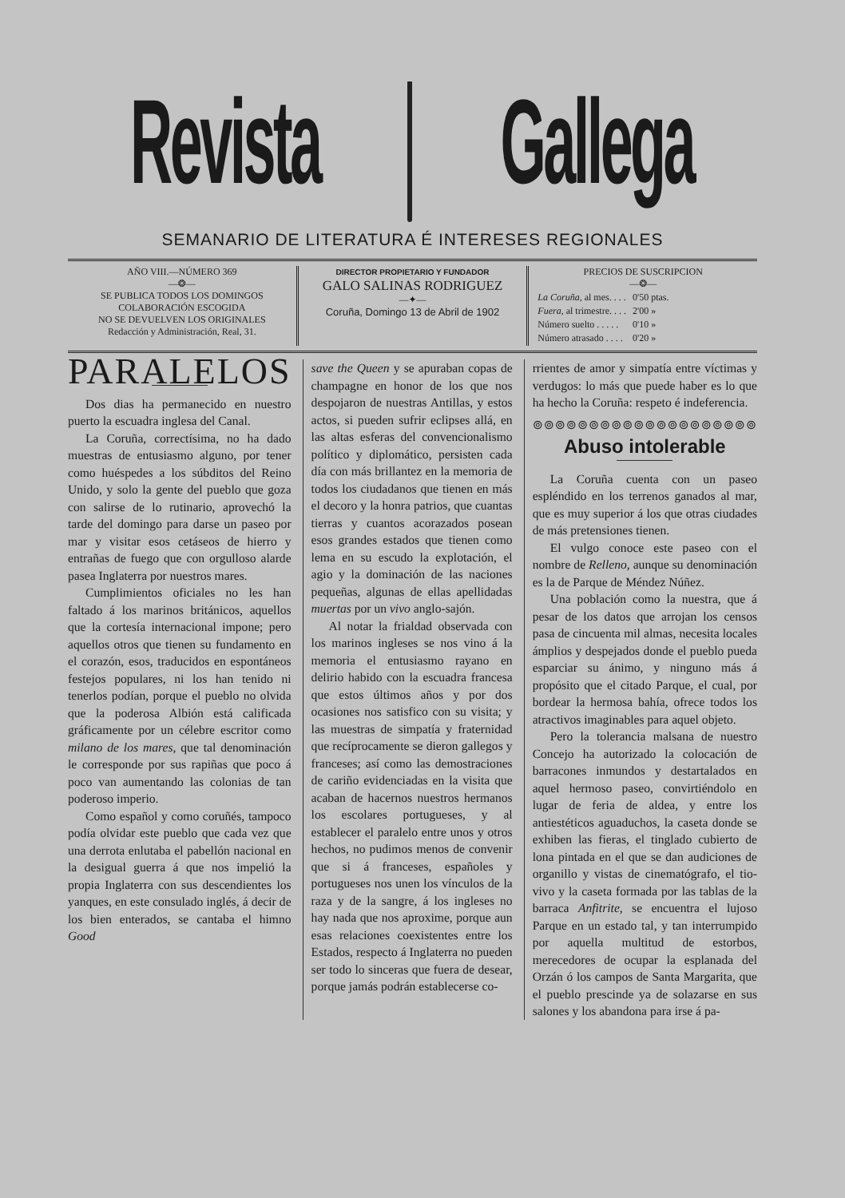Revista Gallega
SEMANARIO DE LITERATURA É INTERESES REGIONALES
AÑO VIII.—NÚMERO 369
—❂—
SE PUBLICA TODOS LOS DOMINGOS
COLABORACIÓN ESCOGIDA
NO SE DEVUELVEN LOS ORIGINALES
Redacción y Administración, Real, 31.
DIRECTOR PROPIETARIO Y FUNDADOR
GALO SALINAS RODRIGUEZ
—✦—
Coruña, Domingo 13 de Abril de 1902
PRECIOS DE SUSCRIPCION
—❂—
| La Coruña, al mes. . . . | 0'50 ptas. |
| Fuera, al trimestre. . . . | 2'00 » |
| Número suelto . . . . . | 0'10 » |
| Número atrasado . . . . | 0'20 » |
PARALELOS
Dos dias ha permanecido en nuestro puerto la escuadra inglesa del Canal.
La Coruña, correctísima, no ha dado muestras de entusiasmo alguno, por tener como huéspedes a los súbditos del Reino Unido, y solo la gente del pueblo que goza con salirse de lo rutinario, aprovechó la tarde del domingo para darse un paseo por mar y visitar esos cetáseos de hierro y entrañas de fuego que con orgulloso alarde pasea Inglaterra por nuestros mares.
Cumplimientos oficiales no les han faltado á los marinos británicos, aquellos que la cortesía internacional impone; pero aquellos otros que tienen su fundamento en el corazón, esos, traducidos en espontáneos festejos populares, ni los han tenido ni tenerlos podían, porque el pueblo no olvida que la poderosa Albión está calificada gráficamente por un célebre escritor como milano de los mares, que tal denominación le corresponde por sus rapiñas que poco á poco van aumentando las colonias de tan poderoso imperio.
Como español y como coruñés, tampoco podía olvidar este pueblo que cada vez que una derrota enlutaba el pabellón nacional en la desigual guerra á que nos impelió la propia Inglaterra con sus descendientes los yanques, en este consulado inglés, á decir de los bien enterados, se cantaba el himno Good
save the Queen y se apuraban copas de champagne en honor de los que nos despojaron de nuestras Antillas, y estos actos, si pueden sufrir eclipses allá, en las altas esferas del convencionalismo político y diplomático, persisten cada día con más brillantez en la memoria de todos los ciudadanos que tienen en más el decoro y la honra patrios, que cuantas tierras y cuantos acorazados posean esos grandes estados que tienen como lema en su escudo la explotación, el agio y la dominación de las naciones pequeñas, algunas de ellas apellidadas muertas por un vivo anglo-sajón.
Al notar la frialdad observada con los marinos ingleses se nos vino á la memoria el entusiasmo rayano en delirio habido con la escuadra francesa que estos últimos años y por dos ocasiones nos satisfico con su visita; y las muestras de simpatía y fraternidad que recíprocamente se dieron gallegos y franceses; así como las demostraciones de cariño evidenciadas en la visita que acaban de hacernos nuestros hermanos los escolares portugueses, y al establecer el paralelo entre unos y otros hechos, no pudimos menos de convenir que si á franceses, españoles y portugueses nos unen los vínculos de la raza y de la sangre, á los ingleses no hay nada que nos aproxime, porque aun esas relaciones coexistentes entre los Estados, respecto á Inglaterra no pueden ser todo lo sinceras que fuera de desear, porque jamás podrán establecerse co-
rrientes de amor y simpatía entre víctimas y verdugos: lo más que puede haber es lo que ha hecho la Coruña: respeto é indeferencia.
⊚⊚⊚⊚⊚⊚⊚⊚⊚⊚⊚⊚⊚⊚⊚⊚⊚⊚⊚⊚
Abuso intolerable
La Coruña cuenta con un paseo espléndido en los terrenos ganados al mar, que es muy superior á los que otras ciudades de más pretensiones tienen.
El vulgo conoce este paseo con el nombre de Relleno, aunque su denominación es la de Parque de Méndez Núñez.
Una población como la nuestra, que á pesar de los datos que arrojan los censos pasa de cincuenta mil almas, necesita locales ámplios y despejados donde el pueblo pueda esparciar su ánimo, y ninguno más á propósito que el citado Parque, el cual, por bordear la hermosa bahía, ofrece todos los atractivos imaginables para aquel objeto.
Pero la tolerancia malsana de nuestro Concejo ha autorizado la colocación de barracones inmundos y destartalados en aquel hermoso paseo, convirtiéndolo en lugar de feria de aldea, y entre los antiestéticos aguaduchos, la caseta donde se exhiben las fieras, el tinglado cubierto de lona pintada en el que se dan audiciones de organillo y vistas de cinematógrafo, el tio-vivo y la caseta formada por las tablas de la barraca Anfitrite, se encuentra el lujoso Parque en un estado tal, y tan interrumpido por aquella multitud de estorbos, merecedores de ocupar la esplanada del Orzán ó los campos de Santa Margarita, que el pueblo prescinde ya de solazarse en sus salones y los abandona para irse á pa-